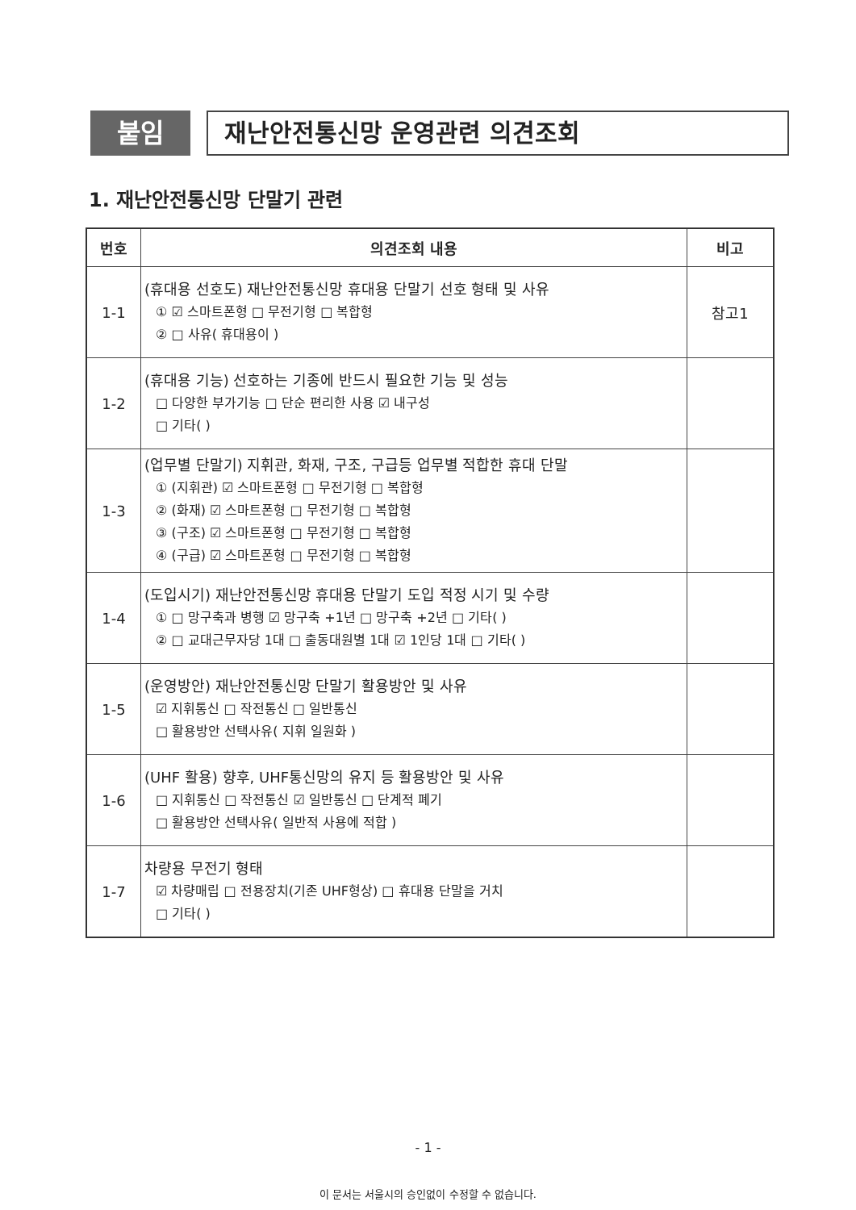붙임
재난안전통신망 운영관련 의견조회
1. 재난안전통신망 단말기 관련
| 번호 | 의견조회 내용 | 비고 |
| --- | --- | --- |
| 1-1 | (휴대용 선호도) 재난안전통신망 휴대용 단말기 선호 형태 및 사유 ① ☑ 스마트폰형 □ 무전기형 □ 복합형 ② □ 사유( 휴대용이 ) | 참고1 |
| 1-2 | (휴대용 기능) 선호하는 기종에 반드시 필요한 기능 및 성능 □ 다양한 부가기능 □ 단순 편리한 사용 ☑ 내구성 □ 기타( ) | |
| 1-3 | (업무별 단말기) 지휘관, 화재, 구조, 구급등 업무별 적합한 휴대 단말 ① (지휘관) ☑ 스마트폰형 □ 무전기형 □ 복합형 ② (화재) ☑ 스마트폰형 □ 무전기형 □ 복합형 ③ (구조) ☑ 스마트폰형 □ 무전기형 □ 복합형 ④ (구급) ☑ 스마트폰형 □ 무전기형 □ 복합형 | |
| 1-4 | (도입시기) 재난안전통신망 휴대용 단말기 도입 적정 시기 및 수량 ① □ 망구축과 병행 ☑ 망구축 +1년 □ 망구축 +2년 □ 기타( ) ② □ 교대근무자당 1대 □ 출동대원별 1대 ☑ 1인당 1대 □ 기타( ) | |
| 1-5 | (운영방안) 재난안전통신망 단말기 활용방안 및 사유 ☑ 지휘통신 □ 작전통신 □ 일반통신 □ 활용방안 선택사유( 지휘 일원화 ) | |
| 1-6 | (UHF 활용) 향후, UHF통신망의 유지 등 활용방안 및 사유 □ 지휘통신 □ 작전통신 ☑ 일반통신 □ 단계적 폐기 □ 활용방안 선택사유( 일반적 사용에 적합 ) | |
| 1-7 | 차량용 무전기 형태 ☑ 차량매립 □ 전용장치(기존 UHF형상) □ 휴대용 단말을 거치 □ 기타( ) | |
- 1 -
이 문서는 서울시의 승인없이 수정할 수 없습니다.